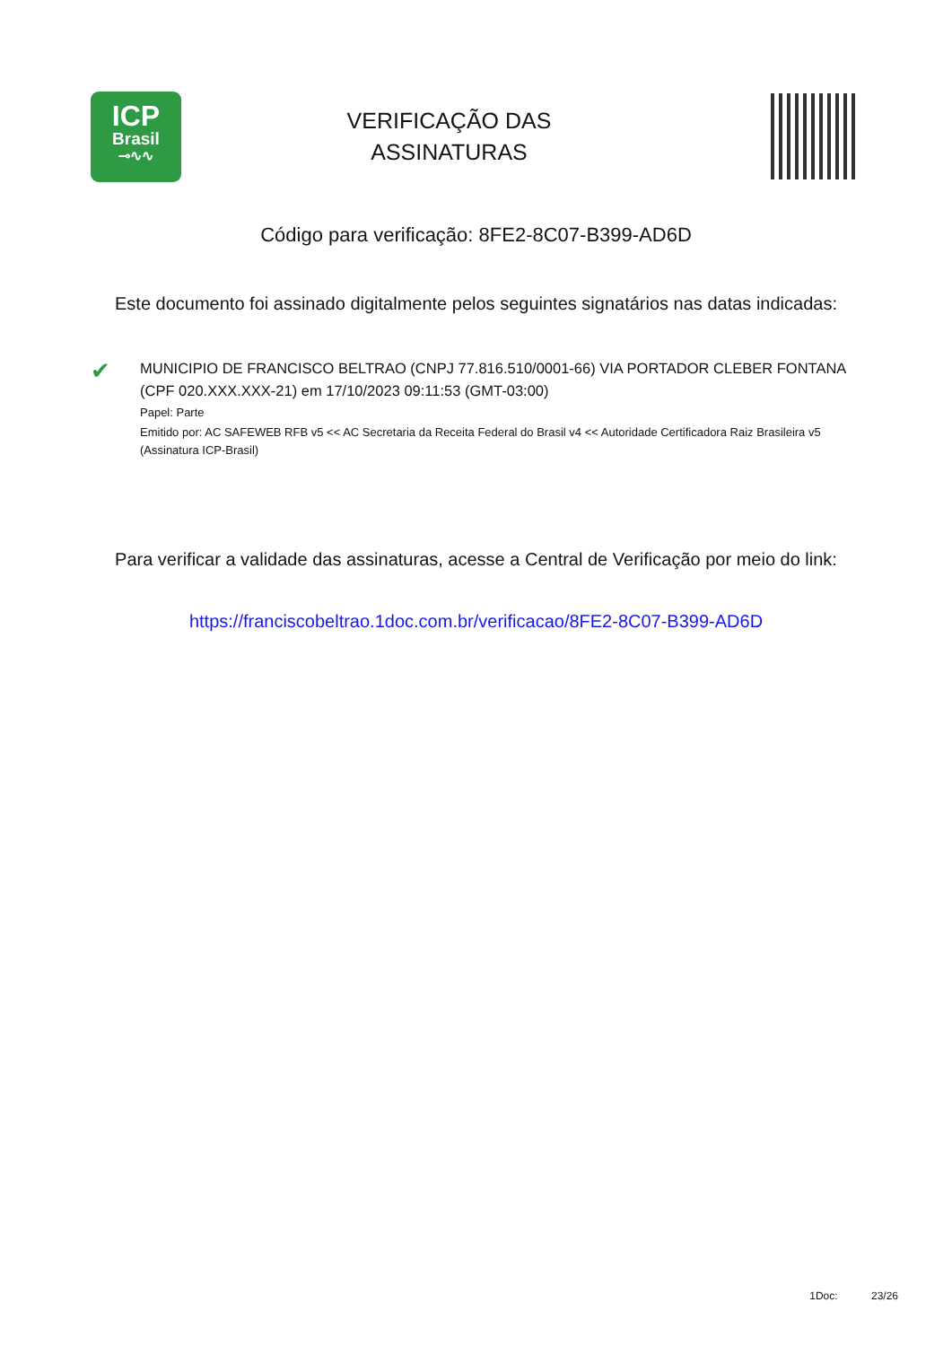ICP
Brasil
⊸∿∿
VERIFICAÇÃO DAS
ASSINATURAS
Código para verificação: 8FE2-8C07-B399-AD6D
Este documento foi assinado digitalmente pelos seguintes signatários nas datas indicadas:
✔
MUNICIPIO DE FRANCISCO BELTRAO (CNPJ 77.816.510/0001-66) VIA PORTADOR CLEBER FONTANA (CPF 020.XXX.XXX-21) em 17/10/2023 09:11:53 (GMT-03:00)
Papel: Parte
Emitido por: AC SAFEWEB RFB v5 << AC Secretaria da Receita Federal do Brasil v4 << Autoridade Certificadora Raiz Brasileira v5 (Assinatura ICP-Brasil)
Para verificar a validade das assinaturas, acesse a Central de Verificação por meio do link:
https://franciscobeltrao.1doc.com.br/verificacao/8FE2-8C07-B399-AD6D
1Doc: 23/26